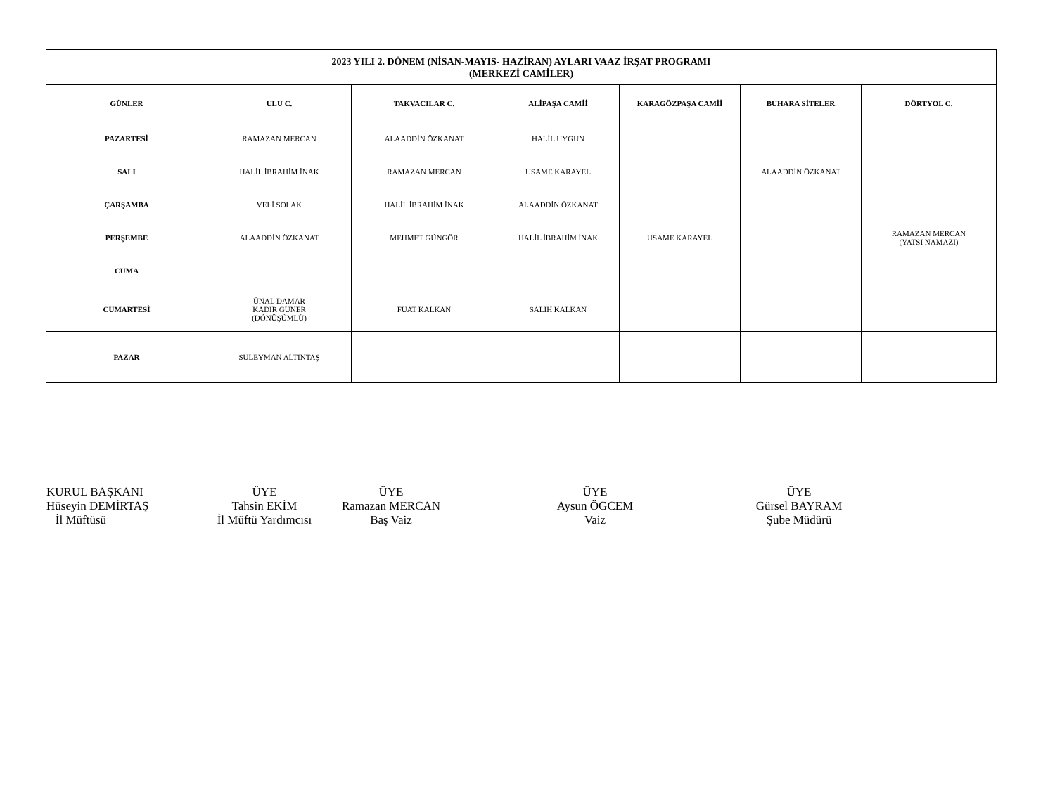| 2023 YILI 2. DÖNEM (NİSAN-MAYIS- HAZİRAN) AYLARI VAAZ İRŞAT PROGRAMI (MERKEZİ CAMİLER) | | | | | | |
| GÜNLER | ULU C. | TAKVACILAR C. | ALİPAŞA CAMİİ | KARAGÖZPAŞA CAMİİ | BUHARA SİTELER | DÖRTYOL C. |
| PAZARTESİ | RAMAZAN MERCAN | ALAADDİN ÖZKANAT | HALİL UYGUN | | | |
| SALI | HALİL İBRAHİM İNAK | RAMAZAN MERCAN | USAME KARAYEL | | ALAADDİN ÖZKANAT | |
| ÇARŞAMBA | VELİ SOLAK | HALİL İBRAHİM İNAK | ALAADDİN ÖZKANAT | | | |
| PERŞEMBE | ALAADDİN ÖZKANAT | MEHMET GÜNGÖR | HALİL İBRAHİM İNAK | USAME KARAYEL | | RAMAZAN MERCAN (YATSI NAMAZI) |
| CUMA | | | | | | |
| CUMARTESİ | ÜNAL DAMAR KADİR GÜNER (DÖNÜŞÜMLÜ) | FUAT KALKAN | SALİH KALKAN | | | |
| PAZAR | SÜLEYMAN ALTINTAŞ | | | | | |
KURUL BAŞKANI
Hüseyin DEMİRTAŞ
İl Müftüsü
ÜYE
Tahsin EKİM
İl Müftü Yardımcısı
ÜYE
Ramazan MERCAN
Baş Vaiz
ÜYE
Aysun ÖGCEM
Vaiz
ÜYE
Gürsel BAYRAM
Şube Müdürü